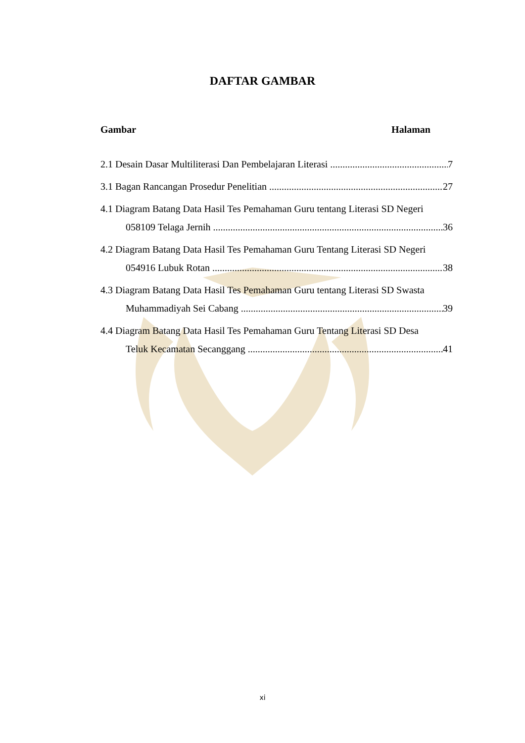DAFTAR GAMBAR
Gambar Halaman
2.1 Desain Dasar Multiliterasi Dan Pembelajaran Literasi 7
3.1 Bagan Rancangan Prosedur Penelitian 27
4.1 Diagram Batang Data Hasil Tes Pemahaman Guru tentang Literasi SD Negeri
058109 Telaga Jernih 36
4.2 Diagram Batang Data Hasil Tes Pemahaman Guru Tentang Literasi SD Negeri
054916 Lubuk Rotan 38
4.3 Diagram Batang Data Hasil Tes Pemahaman Guru tentang Literasi SD Swasta
Muhammadiyah Sei Cabang 39
4.4 Diagram Batang Data Hasil Tes Pemahaman Guru Tentang Literasi SD Desa
Teluk Kecamatan Secanggang 41
xi